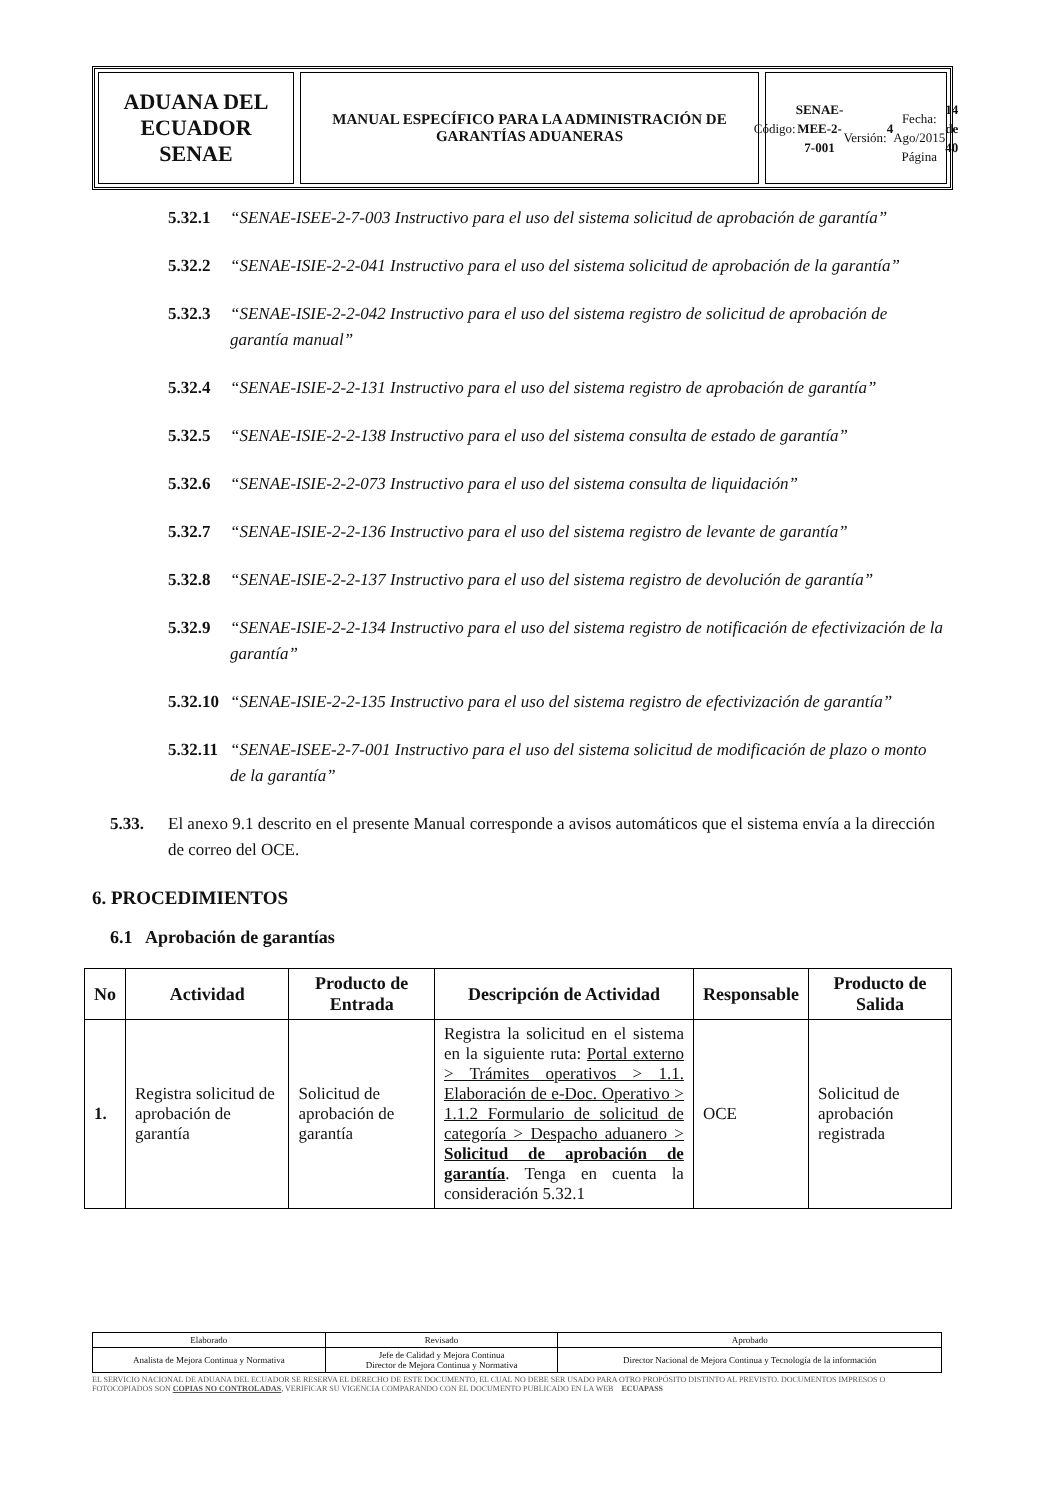ADUANA DEL ECUADOR
SENAE
MANUAL ESPECÍFICO PARA LA ADMINISTRACIÓN DE
GARANTÍAS ADUANERAS
Código:
SENAE-MEE-2-7-001
Versión: 4
Fecha: Ago/2015
Página 14 de 40
5.32.1 “SENAE-ISEE-2-7-003 Instructivo para el uso del sistema solicitud de aprobación de garantía”
5.32.2 “SENAE-ISIE-2-2-041 Instructivo para el uso del sistema solicitud de aprobación de la garantía”
5.32.3 “SENAE-ISIE-2-2-042 Instructivo para el uso del sistema registro de solicitud de aprobación de garantía manual”
5.32.4 “SENAE-ISIE-2-2-131 Instructivo para el uso del sistema registro de aprobación de garantía”
5.32.5 “SENAE-ISIE-2-2-138 Instructivo para el uso del sistema consulta de estado de garantía”
5.32.6 “SENAE-ISIE-2-2-073 Instructivo para el uso del sistema consulta de liquidación”
5.32.7 “SENAE-ISIE-2-2-136 Instructivo para el uso del sistema registro de levante de garantía”
5.32.8 “SENAE-ISIE-2-2-137 Instructivo para el uso del sistema registro de devolución de garantía”
5.32.9 “SENAE-ISIE-2-2-134 Instructivo para el uso del sistema registro de notificación de efectivización de la garantía”
5.32.10 “SENAE-ISIE-2-2-135 Instructivo para el uso del sistema registro de efectivización de garantía”
5.32.11 “SENAE-ISEE-2-7-001 Instructivo para el uso del sistema solicitud de modificación de plazo o monto de la garantía”
5.33. El anexo 9.1 descrito en el presente Manual corresponde a avisos automáticos que el sistema envía a la dirección de correo del OCE.
6. PROCEDIMIENTOS
6.1 Aprobación de garantías
| No | Actividad | Producto de Entrada | Descripción de Actividad | Responsable | Producto de Salida |
| --- | --- | --- | --- | --- | --- |
| 1. | Registra solicitud de aprobación de garantía | Solicitud de aprobación de garantía | Registra la solicitud en el sistema en la siguiente ruta: Portal externo > Trámites operativos > 1.1. Elaboración de e-Doc. Operativo > 1.1.2 Formulario de solicitud de categoría > Despacho aduanero > Solicitud de aprobación de garantía . Tenga en cuenta la consideración 5.32.1 | OCE | Solicitud de aprobación registrada |
| Elaborado | Revisado | Aprobado |
| Analista de Mejora Continua y Normativa | Jefe de Calidad y Mejora Continua Director de Mejora Continua y Normativa | Director Nacional de Mejora Continua y Tecnología de la información |
EL SERVICIO NACIONAL DE ADUANA DEL ECUADOR SE RESERVA EL DERECHO DE ESTE DOCUMENTO, EL CUAL NO DEBE SER USADO PARA OTRO PROPÓSITO DISTINTO AL PREVISTO. DOCUMENTOS IMPRESOS O FOTOCOPIADOS SON COPIAS NO CONTROLADAS, VERIFICAR SU VIGENCIA COMPARANDO CON EL DOCUMENTO PUBLICADO EN LA WEB ECUAPASS